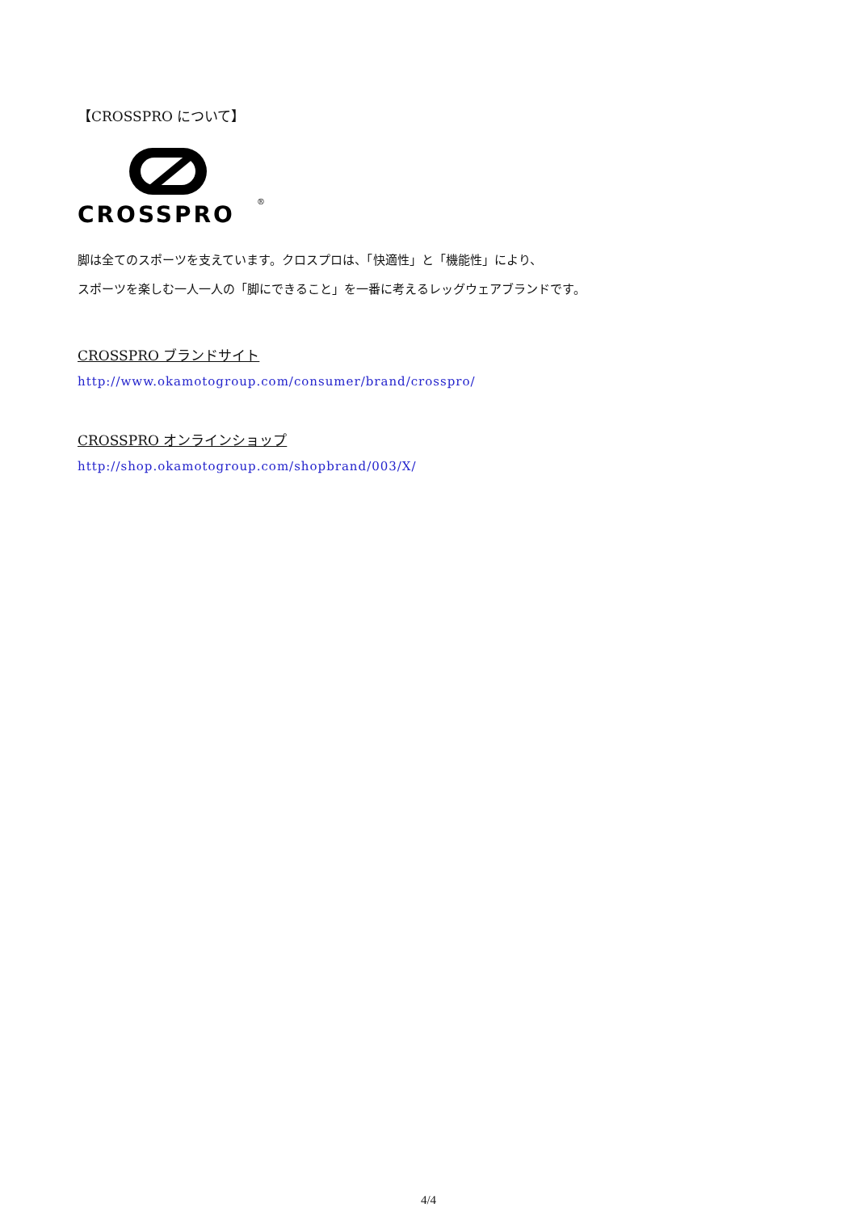【CROSSPRO について】
CROSSPRO
®
脚は全てのスポーツを支えています。クロスプロは、「快適性」と「機能性」により、
スポーツを楽しむ一人一人の「脚にできること」を一番に考えるレッグウェアブランドです。
CROSSPRO ブランドサイト
http://www.okamotogroup.com/consumer/brand/crosspro/
CROSSPRO オンラインショップ
http://shop.okamotogroup.com/shopbrand/003/X/
4/4